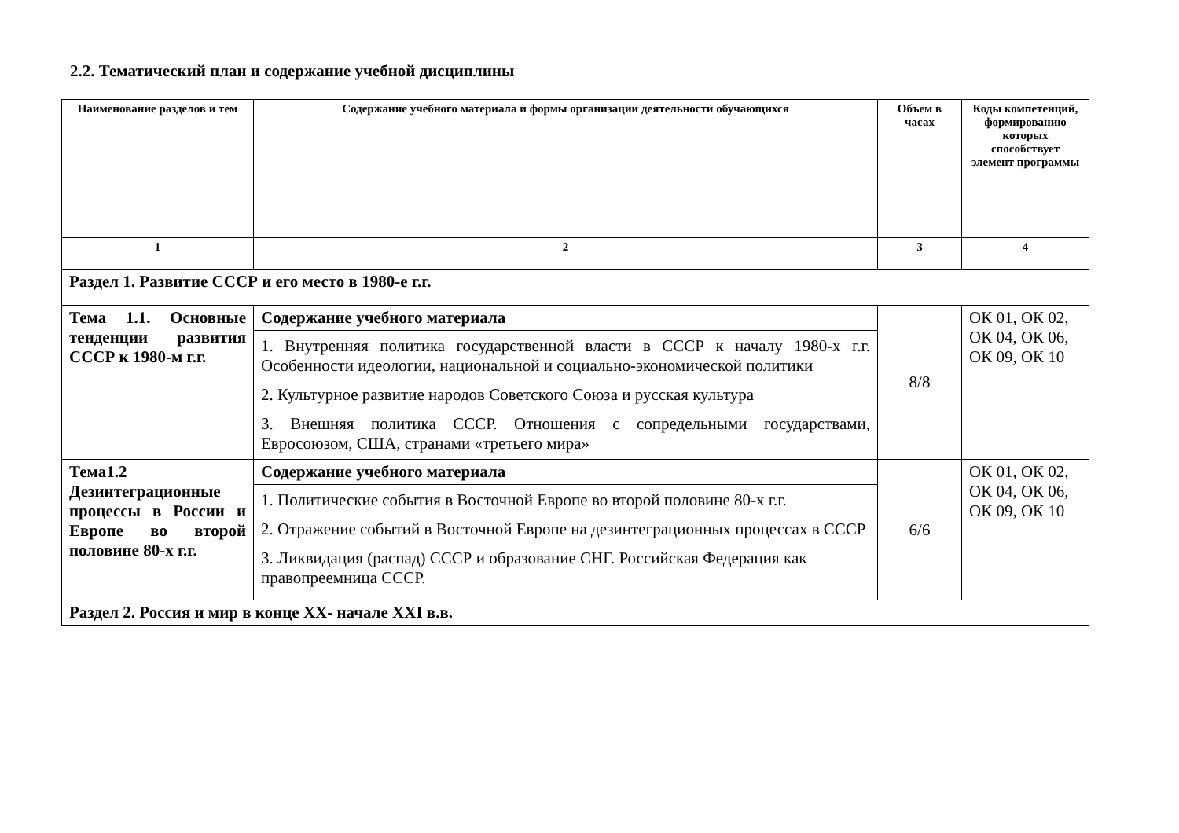2.2. Тематический план и содержание учебной дисциплины
| Наименование разделов и тем | Содержание учебного материала и формы организации деятельности обучающихся | Объем в часах | Коды компетенций, формированию которых способствует элемент программы |
| --- | --- | --- | --- |
| 1 | 2 | 3 | 4 |
| Раздел 1. Развитие СССР и его место в 1980-е г.г. | | | |
| Тема 1.1. Основные тенденции развития СССР к 1980-м г.г. | Содержание учебного материала | 8/8 | ОК 01, ОК 02, ОК 04, ОК 06, ОК 09, ОК 10 |
| | 1. Внутренняя политика государственной власти в СССР к началу 1980-х г.г. Особенности идеологии, национальной и социально-экономической политики 2. Культурное развитие народов Советского Союза и русская культура 3. Внешняя политика СССР. Отношения с сопредельными государствами, Евросоюзом, США, странами «третьего мира» | | |
| Тема1.2 Дезинтеграционные процессы в России и Европе во второй половине 80-х г.г. | Содержание учебного материала | 6/6 | ОК 01, ОК 02, ОК 04, ОК 06, ОК 09, ОК 10 |
| | 1. Политические события в Восточной Европе во второй половине 80-х г.г. 2. Отражение событий в Восточной Европе на дезинтеграционных процессах в СССР 3. Ликвидация (распад) СССР и образование СНГ. Российская Федерация как правопреемница СССР. | | |
| Раздел 2. Россия и мир в конце XX- начале XXI в.в. | | | |